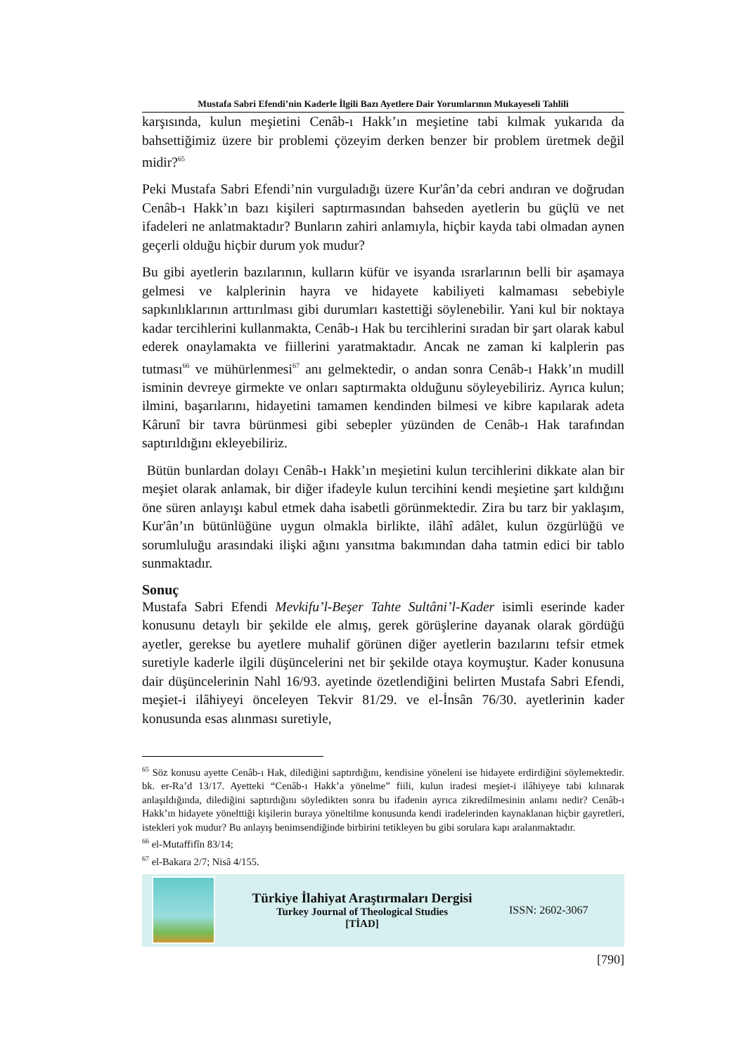Mustafa Sabri Efendi’nin Kaderle İlgili Bazı Ayetlere Dair Yorumlarının Mukayeseli Tahlili
karşısında, kulun meşietini Cenâb-ı Hakk’ın meşietine tabi kılmak yukarıda da bahsettiğimiz üzere bir problemi çözeyim derken benzer bir problem üretmek değil midir?<sup>65</sup>
Peki Mustafa Sabri Efendi’nin vurguladığı üzere Kur'ân’da cebri andıran ve doğrudan Cenâb-ı Hakk’ın bazı kişileri saptırmasından bahseden ayetlerin bu güçlü ve net ifadeleri ne anlatmaktadır? Bunların zahiri anlamıyla, hiçbir kayda tabi olmadan aynen geçerli olduğu hiçbir durum yok mudur?
Bu gibi ayetlerin bazılarının, kulların küfür ve isyanda ısrarlarının belli bir aşamaya gelmesi ve kalplerinin hayra ve hidayete kabiliyeti kalmaması sebebiyle sapkınlıklarının arttırılması gibi durumları kastettiği söylenebilir. Yani kul bir noktaya kadar tercihlerini kullanmakta, Cenâb-ı Hak bu tercihlerini sıradan bir şart olarak kabul ederek onaylamakta ve fiillerini yaratmaktadır. Ancak ne zaman ki kalplerin pas tutması<sup>66</sup> ve mühürlenmesi<sup>67</sup> anı gelmektedir, o andan sonra Cenâb-ı Hakk’ın mudill isminin devreye girmekte ve onları saptırmakta olduğunu söyleyebiliriz. Ayrıca kulun; ilmini, başarılarını, hidayetini tamamen kendinden bilmesi ve kibre kapılarak adeta Kârunî bir tavra bürünmesi gibi sebepler yüzünden de Cenâb-ı Hak tarafından saptırıldığını ekleyebiliriz.
Bütün bunlardan dolayı Cenâb-ı Hakk’ın meşietini kulun tercihlerini dikkate alan bir meşiet olarak anlamak, bir diğer ifadeyle kulun tercihini kendi meşietine şart kıldığını öne süren anlayışı kabul etmek daha isabetli görünmektedir. Zira bu tarz bir yaklaşım, Kur'ân’ın bütünlüğüne uygun olmakla birlikte, ilâhî adâlet, kulun özgürlüğü ve sorumluluğu arasındaki ilişki ağını yansıtma bakımından daha tatmin edici bir tablo sunmaktadır.
Sonuç
Mustafa Sabri Efendi Mevkifu’l-Beşer Tahte Sultâni’l-Kader isimli eserinde kader konusunu detaylı bir şekilde ele almış, gerek görüşlerine dayanak olarak gördüğü ayetler, gerekse bu ayetlere muhalif görünen diğer ayetlerin bazılarını tefsir etmek suretiyle kaderle ilgili düşüncelerini net bir şekilde otaya koymuştur. Kader konusuna dair düşüncelerinin Nahl 16/93. ayetinde özetlendiğini belirten Mustafa Sabri Efendi, meşiet-i ilâhiyeyi önceleyen Tekvir 81/29. ve el-İnsân 76/30. ayetlerinin kader konusunda esas alınması suretiyle,
<sup>65</sup> Söz konusu ayette Cenâb-ı Hak, dilediğini saptırdığını, kendisine yöneleni ise hidayete erdirdiğini söylemektedir. bk. er-Ra’d 13/17. Ayetteki “Cenâb-ı Hakk’a yönelme” fiili, kulun iradesi meşiet-i ilâhiyeye tabi kılınarak anlaşıldığında, dilediğini saptırdığını söyledikten sonra bu ifadenin ayrıca zikredilmesinin anlamı nedir? Cenâb-ı Hakk’ın hidayete yönelttiği kişilerin buraya yöneltilme konusunda kendi iradelerinden kaynaklanan hiçbir gayretleri, istekleri yok mudur? Bu anlayış benimsendiğinde birbirini tetikleyen bu gibi sorulara kapı aralanmaktadır.
<sup>66</sup> el-Mutaffifîn 83/14;
<sup>67</sup> el-Bakara 2/7; Nisâ 4/155.
Türkiye İlahiyat Araştırmaları Dergisi
Turkey Journal of Theological Studies
[TİAD]
ISSN: 2602-3067
[790]